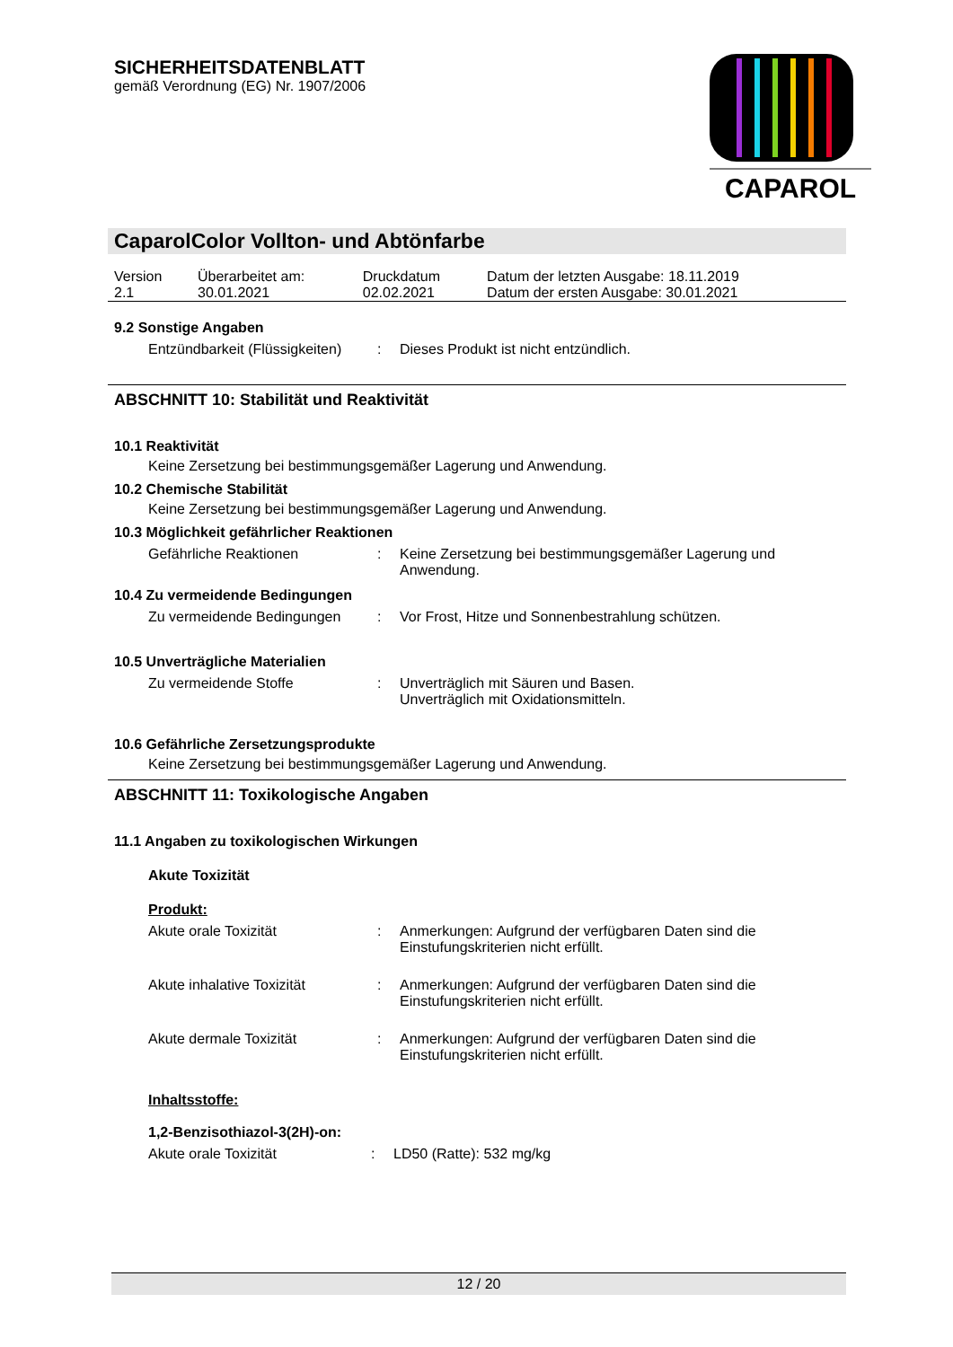SICHERHEITSDATENBLATT
gemäß Verordnung (EG) Nr. 1907/2006
CAPAROL
CaparolColor Vollton- und Abtönfarbe
| Version 2.1 | Überarbeitet am: 30.01.2021 | Druckdatum 02.02.2021 | Datum der letzten Ausgabe: 18.11.2019 Datum der ersten Ausgabe: 30.01.2021 |
9.2 Sonstige Angaben
| Entzündbarkeit (Flüssigkeiten) | : | Dieses Produkt ist nicht entzündlich. |
ABSCHNITT 10: Stabilität und Reaktivität
10.1 Reaktivität
Keine Zersetzung bei bestimmungsgemäßer Lagerung und Anwendung.
10.2 Chemische Stabilität
Keine Zersetzung bei bestimmungsgemäßer Lagerung und Anwendung.
10.3 Möglichkeit gefährlicher Reaktionen
| Gefährliche Reaktionen | : | Keine Zersetzung bei bestimmungsgemäßer Lagerung und Anwendung. |
10.4 Zu vermeidende Bedingungen
| Zu vermeidende Bedingungen | : | Vor Frost, Hitze und Sonnenbestrahlung schützen. |
10.5 Unverträgliche Materialien
| Zu vermeidende Stoffe | : | Unverträglich mit Säuren und Basen. Unverträglich mit Oxidationsmitteln. |
10.6 Gefährliche Zersetzungsprodukte
Keine Zersetzung bei bestimmungsgemäßer Lagerung und Anwendung.
ABSCHNITT 11: Toxikologische Angaben
11.1 Angaben zu toxikologischen Wirkungen
Akute Toxizität
Produkt:
| Akute orale Toxizität | : | Anmerkungen: Aufgrund der verfügbaren Daten sind die Einstufungskriterien nicht erfüllt. |
| Akute inhalative Toxizität | : | Anmerkungen: Aufgrund der verfügbaren Daten sind die Einstufungskriterien nicht erfüllt. |
| Akute dermale Toxizität | : | Anmerkungen: Aufgrund der verfügbaren Daten sind die Einstufungskriterien nicht erfüllt. |
Inhaltsstoffe:
1,2-Benzisothiazol-3(2H)-on:
| Akute orale Toxizität | : | LD50 (Ratte): 532 mg/kg |
12 / 20